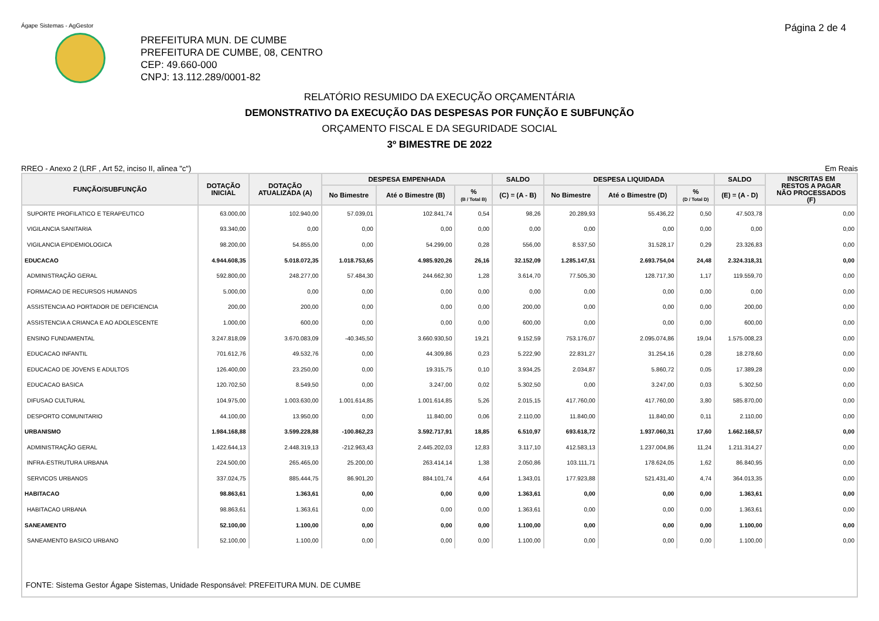Ágape Sistemas - AgGestor Página 2 de 4
PREFEITURA MUN. DE CUMBE
PREFEITURA DE CUMBE, 08, CENTRO
CEP: 49.660-000
CNPJ: 13.112.289/0001-82
RELATÓRIO RESUMIDO DA EXECUÇÃO ORÇAMENTÁRIA
DEMONSTRATIVO DA EXECUÇÃO DAS DESPESAS POR FUNÇÃO E SUBFUNÇÃO
ORÇAMENTO FISCAL E DA SEGURIDADE SOCIAL
3º BIMESTRE DE 2022
RREO - Anexo 2 (LRF , Art 52, inciso II, alinea "c") Em Reais
| FUNÇÃO/SUBFUNÇÃO | DOTAÇÃO INICIAL | DOTAÇÃO ATUALIZADA (A) | DESPESA EMPENHADA | | | SALDO | DESPESA LIQUIDADA | | | SALDO | INSCRITAS EM RESTOS A PAGAR NÃO PROCESSADOS (F) |
| --- | --- | --- | --- | --- | --- | --- | --- | --- | --- | --- | --- |
| | | | No Bimestre | Até o Bimestre (B) | % (B / Total B) | (C) = (A - B) | No Bimestre | Até o Bimestre (D) | % (D / Total D) | (E) = (A - D) | |
| SUPORTE PROFILATICO E TERAPEUTICO | 63.000,00 | 102.940,00 | 57.039,01 | 102.841,74 | 0,54 | 98,26 | 20.289,93 | 55.436,22 | 0,50 | 47.503,78 | 0,00 |
| VIGILANCIA SANITARIA | 93.340,00 | 0,00 | 0,00 | 0,00 | 0,00 | 0,00 | 0,00 | 0,00 | 0,00 | 0,00 | 0,00 |
| VIGILANCIA EPIDEMIOLOGICA | 98.200,00 | 54.855,00 | 0,00 | 54.299,00 | 0,28 | 556,00 | 8.537,50 | 31.528,17 | 0,29 | 23.326,83 | 0,00 |
| EDUCACAO | 4.944.608,35 | 5.018.072,35 | 1.018.753,65 | 4.985.920,26 | 26,16 | 32.152,09 | 1.285.147,51 | 2.693.754,04 | 24,48 | 2.324.318,31 | 0,00 |
| ADMINISTRAÇÃO GERAL | 592.800,00 | 248.277,00 | 57.484,30 | 244.662,30 | 1,28 | 3.614,70 | 77.505,30 | 128.717,30 | 1,17 | 119.559,70 | 0,00 |
| FORMACAO DE RECURSOS HUMANOS | 5.000,00 | 0,00 | 0,00 | 0,00 | 0,00 | 0,00 | 0,00 | 0,00 | 0,00 | 0,00 | 0,00 |
| ASSISTENCIA AO PORTADOR DE DEFICIENCIA | 200,00 | 200,00 | 0,00 | 0,00 | 0,00 | 200,00 | 0,00 | 0,00 | 0,00 | 200,00 | 0,00 |
| ASSISTENCIA A CRIANCA E AO ADOLESCENTE | 1.000,00 | 600,00 | 0,00 | 0,00 | 0,00 | 600,00 | 0,00 | 0,00 | 0,00 | 600,00 | 0,00 |
| ENSINO FUNDAMENTAL | 3.247.818,09 | 3.670.083,09 | -40.345,50 | 3.660.930,50 | 19,21 | 9.152,59 | 753.176,07 | 2.095.074,86 | 19,04 | 1.575.008,23 | 0,00 |
| EDUCACAO INFANTIL | 701.612,76 | 49.532,76 | 0,00 | 44.309,86 | 0,23 | 5.222,90 | 22.831,27 | 31.254,16 | 0,28 | 18.278,60 | 0,00 |
| EDUCACAO DE JOVENS E ADULTOS | 126.400,00 | 23.250,00 | 0,00 | 19.315,75 | 0,10 | 3.934,25 | 2.034,87 | 5.860,72 | 0,05 | 17.389,28 | 0,00 |
| EDUCACAO BASICA | 120.702,50 | 8.549,50 | 0,00 | 3.247,00 | 0,02 | 5.302,50 | 0,00 | 3.247,00 | 0,03 | 5.302,50 | 0,00 |
| DIFUSAO CULTURAL | 104.975,00 | 1.003.630,00 | 1.001.614,85 | 1.001.614,85 | 5,26 | 2.015,15 | 417.760,00 | 417.760,00 | 3,80 | 585.870,00 | 0,00 |
| DESPORTO COMUNITARIO | 44.100,00 | 13.950,00 | 0,00 | 11.840,00 | 0,06 | 2.110,00 | 11.840,00 | 11.840,00 | 0,11 | 2.110,00 | 0,00 |
| URBANISMO | 1.984.168,88 | 3.599.228,88 | -100.862,23 | 3.592.717,91 | 18,85 | 6.510,97 | 693.618,72 | 1.937.060,31 | 17,60 | 1.662.168,57 | 0,00 |
| ADMINISTRAÇÃO GERAL | 1.422.644,13 | 2.448.319,13 | -212.963,43 | 2.445.202,03 | 12,83 | 3.117,10 | 412.583,13 | 1.237.004,86 | 11,24 | 1.211.314,27 | 0,00 |
| INFRA-ESTRUTURA URBANA | 224.500,00 | 265.465,00 | 25.200,00 | 263.414,14 | 1,38 | 2.050,86 | 103.111,71 | 178.624,05 | 1,62 | 86.840,95 | 0,00 |
| SERVICOS URBANOS | 337.024,75 | 885.444,75 | 86.901,20 | 884.101,74 | 4,64 | 1.343,01 | 177.923,88 | 521.431,40 | 4,74 | 364.013,35 | 0,00 |
| HABITACAO | 98.863,61 | 1.363,61 | 0,00 | 0,00 | 0,00 | 1.363,61 | 0,00 | 0,00 | 0,00 | 1.363,61 | 0,00 |
| HABITACAO URBANA | 98.863,61 | 1.363,61 | 0,00 | 0,00 | 0,00 | 1.363,61 | 0,00 | 0,00 | 0,00 | 1.363,61 | 0,00 |
| SANEAMENTO | 52.100,00 | 1.100,00 | 0,00 | 0,00 | 0,00 | 1.100,00 | 0,00 | 0,00 | 0,00 | 1.100,00 | 0,00 |
| SANEAMENTO BASICO URBANO | 52.100,00 | 1.100,00 | 0,00 | 0,00 | 0,00 | 1.100,00 | 0,00 | 0,00 | 0,00 | 1.100,00 | 0,00 |
| FONTE: Sistema Gestor Ágape Sistemas, Unidade Responsável: PREFEITURA MUN. DE CUMBE | | | | | | | | | | | |